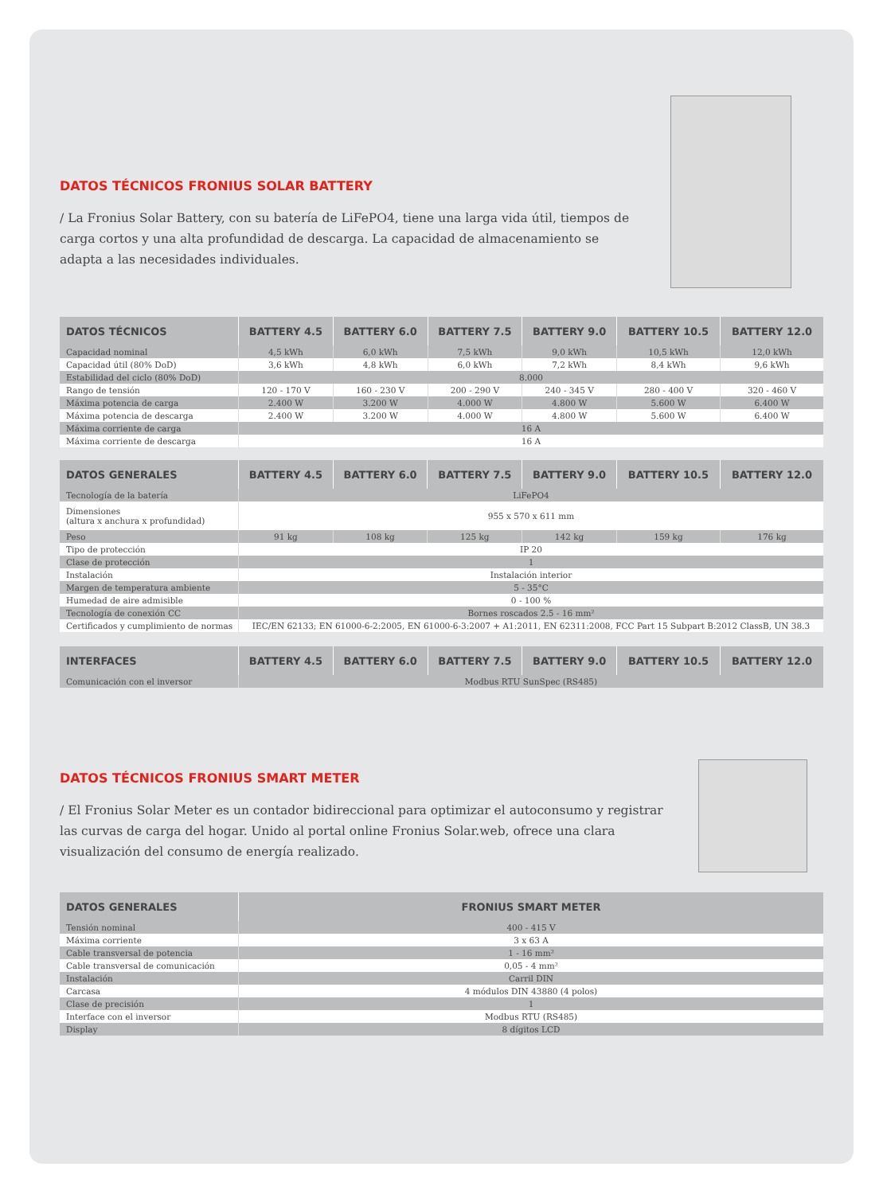DATOS TÉCNICOS FRONIUS SOLAR BATTERY
/ La Fronius Solar Battery, con su batería de LiFePO4, tiene una larga vida útil, tiempos de carga cortos y una alta profundidad de descarga. La capacidad de almacenamiento se adapta a las necesidades individuales.
| DATOS TÉCNICOS | BATTERY 4.5 | BATTERY 6.0 | BATTERY 7.5 | BATTERY 9.0 | BATTERY 10.5 | BATTERY 12.0 |
| --- | --- | --- | --- | --- | --- | --- |
| Capacidad nominal | 4,5 kWh | 6,0 kWh | 7,5 kWh | 9,0 kWh | 10,5 kWh | 12,0 kWh |
| Capacidad útil (80% DoD) | 3,6 kWh | 4,8 kWh | 6,0 kWh | 7,2 kWh | 8,4 kWh | 9,6 kWh |
| Estabilidad del ciclo (80% DoD) | 8.000 | | | | | |
| Rango de tensión | 120 - 170 V | 160 - 230 V | 200 - 290 V | 240 - 345 V | 280 - 400 V | 320 - 460 V |
| Máxima potencia de carga | 2.400 W | 3.200 W | 4.000 W | 4.800 W | 5.600 W | 6.400 W |
| Máxima potencia de descarga | 2.400 W | 3.200 W | 4.000 W | 4.800 W | 5.600 W | 6.400 W |
| Máxima corriente de carga | 16 A | | | | | |
| Máxima corriente de descarga | 16 A | | | | | |
| DATOS GENERALES | BATTERY 4.5 | BATTERY 6.0 | BATTERY 7.5 | BATTERY 9.0 | BATTERY 10.5 | BATTERY 12.0 |
| --- | --- | --- | --- | --- | --- | --- |
| Tecnología de la batería | LiFePO4 | | | | | |
| Dimensiones (altura x anchura x profundidad) | 955 x 570 x 611 mm | | | | | |
| Peso | 91 kg | 108 kg | 125 kg | 142 kg | 159 kg | 176 kg |
| Tipo de protección | IP 20 | | | | | |
| Clase de protección | 1 | | | | | |
| Instalación | Instalación interior | | | | | |
| Margen de temperatura ambiente | 5 - 35°C | | | | | |
| Humedad de aire admisible | 0 - 100 % | | | | | |
| Tecnología de conexión CC | Bornes roscados 2.5 - 16 mm² | | | | | |
| Certificados y cumplimiento de normas | IEC/EN 62133; EN 61000-6-2:2005, EN 61000-6-3:2007 + A1:2011, EN 62311:2008, FCC Part 15 Subpart B:2012 ClassB, UN 38.3 | | | | | |
| INTERFACES | BATTERY 4.5 | BATTERY 6.0 | BATTERY 7.5 | BATTERY 9.0 | BATTERY 10.5 | BATTERY 12.0 |
| --- | --- | --- | --- | --- | --- | --- |
| Comunicación con el inversor | Modbus RTU SunSpec (RS485) | | | | | |
DATOS TÉCNICOS FRONIUS SMART METER
/ El Fronius Solar Meter es un contador bidireccional para optimizar el autoconsumo y registrar las curvas de carga del hogar. Unido al portal online Fronius Solar.web, ofrece una clara visualización del consumo de energía realizado.
| DATOS GENERALES | FRONIUS SMART METER |
| --- | --- |
| Tensión nominal | 400 - 415 V |
| Máxima corriente | 3 x 63 A |
| Cable transversal de potencia | 1 - 16 mm² |
| Cable transversal de comunicación | 0,05 - 4 mm² |
| Instalación | Carril DIN |
| Carcasa | 4 módulos DIN 43880 (4 polos) |
| Clase de precisión | 1 |
| Interface con el inversor | Modbus RTU (RS485) |
| Display | 8 dígitos LCD |